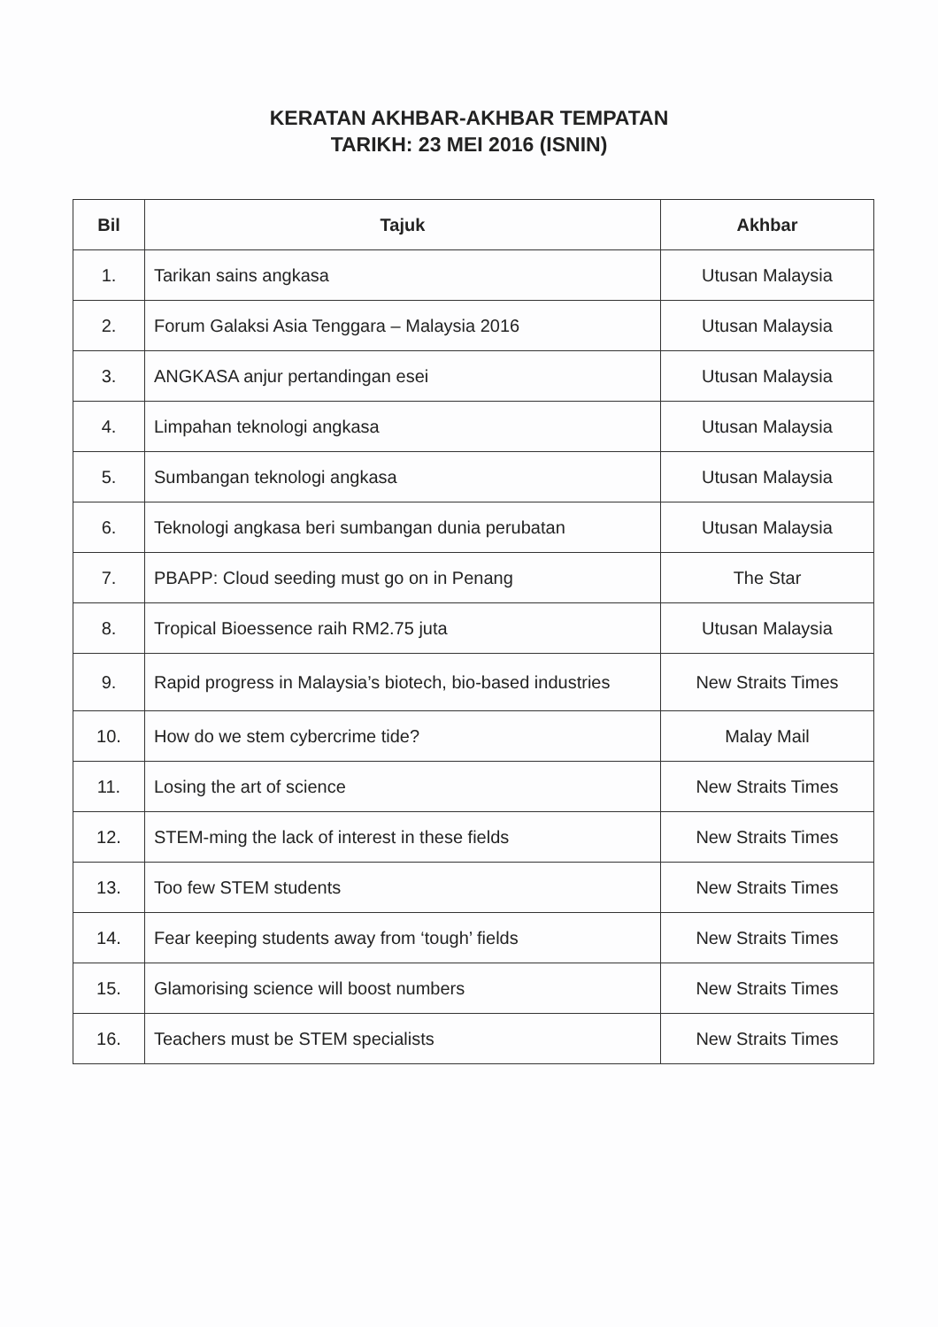KERATAN AKHBAR-AKHBAR TEMPATAN
TARIKH: 23 MEI 2016 (ISNIN)
| Bil | Tajuk | Akhbar |
| --- | --- | --- |
| 1. | Tarikan sains angkasa | Utusan Malaysia |
| 2. | Forum Galaksi Asia Tenggara – Malaysia 2016 | Utusan Malaysia |
| 3. | ANGKASA anjur pertandingan esei | Utusan Malaysia |
| 4. | Limpahan teknologi angkasa | Utusan Malaysia |
| 5. | Sumbangan teknologi angkasa | Utusan Malaysia |
| 6. | Teknologi angkasa beri sumbangan dunia perubatan | Utusan Malaysia |
| 7. | PBAPP: Cloud seeding must go on in Penang | The Star |
| 8. | Tropical Bioessence raih RM2.75 juta | Utusan Malaysia |
| 9. | Rapid progress in Malaysia’s biotech, bio-based industries | New Straits Times |
| 10. | How do we stem cybercrime tide? | Malay Mail |
| 11. | Losing the art of science | New Straits Times |
| 12. | STEM-ming the lack of interest in these fields | New Straits Times |
| 13. | Too few STEM students | New Straits Times |
| 14. | Fear keeping students away from ‘tough’ fields | New Straits Times |
| 15. | Glamorising science will boost numbers | New Straits Times |
| 16. | Teachers must be STEM specialists | New Straits Times |